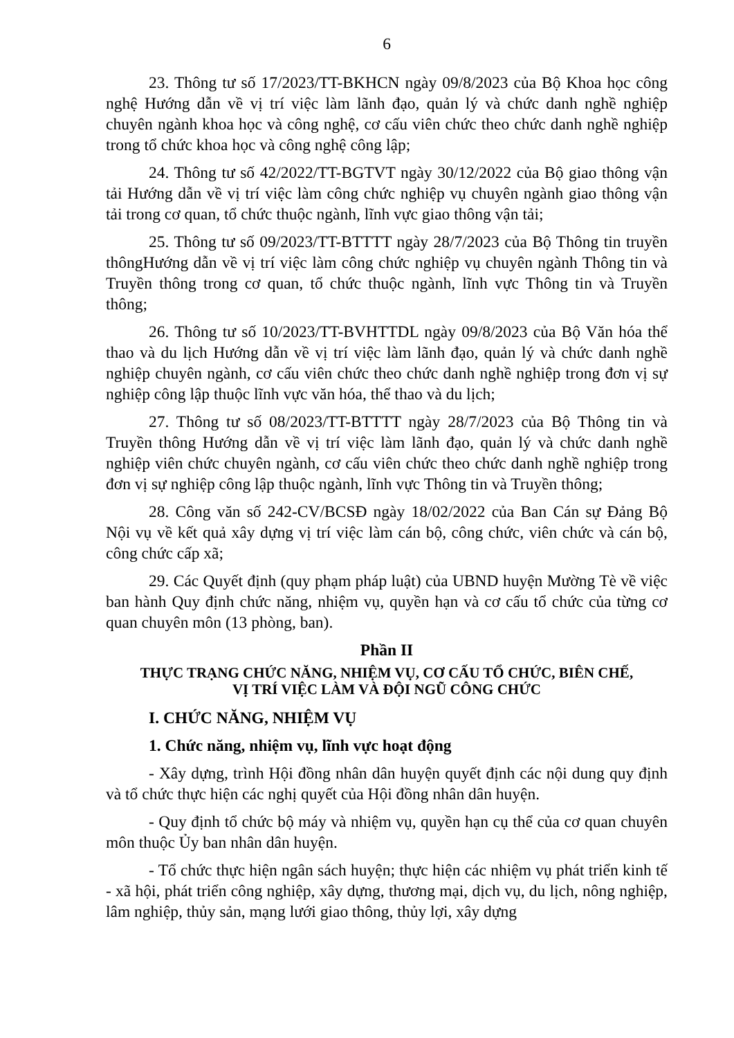6
23. Thông tư số 17/2023/TT-BKHCN ngày 09/8/2023 của Bộ Khoa học công nghệ Hướng dẫn về vị trí việc làm lãnh đạo, quản lý và chức danh nghề nghiệp chuyên ngành khoa học và công nghệ, cơ cấu viên chức theo chức danh nghề nghiệp trong tổ chức khoa học và công nghệ công lập;
24. Thông tư số 42/2022/TT-BGTVT ngày 30/12/2022 của Bộ giao thông vận tải Hướng dẫn về vị trí việc làm công chức nghiệp vụ chuyên ngành giao thông vận tải trong cơ quan, tổ chức thuộc ngành, lĩnh vực giao thông vận tải;
25. Thông tư số 09/2023/TT-BTTTT ngày 28/7/2023 của Bộ Thông tin truyền thôngHướng dẫn về vị trí việc làm công chức nghiệp vụ chuyên ngành Thông tin và Truyền thông trong cơ quan, tổ chức thuộc ngành, lĩnh vực Thông tin và Truyền thông;
26. Thông tư số 10/2023/TT-BVHTTDL ngày 09/8/2023 của Bộ Văn hóa thể thao và du lịch Hướng dẫn về vị trí việc làm lãnh đạo, quản lý và chức danh nghề nghiệp chuyên ngành, cơ cấu viên chức theo chức danh nghề nghiệp trong đơn vị sự nghiệp công lập thuộc lĩnh vực văn hóa, thể thao và du lịch;
27. Thông tư số 08/2023/TT-BTTTT ngày 28/7/2023 của Bộ Thông tin và Truyền thông Hướng dẫn về vị trí việc làm lãnh đạo, quản lý và chức danh nghề nghiệp viên chức chuyên ngành, cơ cấu viên chức theo chức danh nghề nghiệp trong đơn vị sự nghiệp công lập thuộc ngành, lĩnh vực Thông tin và Truyền thông;
28. Công văn số 242-CV/BCSĐ ngày 18/02/2022 của Ban Cán sự Đảng Bộ Nội vụ về kết quả xây dựng vị trí việc làm cán bộ, công chức, viên chức và cán bộ, công chức cấp xã;
29. Các Quyết định (quy phạm pháp luật) của UBND huyện Mường Tè về việc ban hành Quy định chức năng, nhiệm vụ, quyền hạn và cơ cấu tổ chức của từng cơ quan chuyên môn (13 phòng, ban).
Phần II
THỰC TRẠNG CHỨC NĂNG, NHIỆM VỤ, CƠ CẤU TỔ CHỨC, BIÊN CHẾ,
VỊ TRÍ VIỆC LÀM VÀ ĐỘI NGŨ CÔNG CHỨC
I. CHỨC NĂNG, NHIỆM VỤ
1. Chức năng, nhiệm vụ, lĩnh vực hoạt động
- Xây dựng, trình Hội đồng nhân dân huyện quyết định các nội dung quy định và tổ chức thực hiện các nghị quyết của Hội đồng nhân dân huyện.
- Quy định tổ chức bộ máy và nhiệm vụ, quyền hạn cụ thể của cơ quan chuyên môn thuộc Ủy ban nhân dân huyện.
- Tổ chức thực hiện ngân sách huyện; thực hiện các nhiệm vụ phát triển kinh tế - xã hội, phát triển công nghiệp, xây dựng, thương mại, dịch vụ, du lịch, nông nghiệp, lâm nghiệp, thủy sản, mạng lưới giao thông, thủy lợi, xây dựng